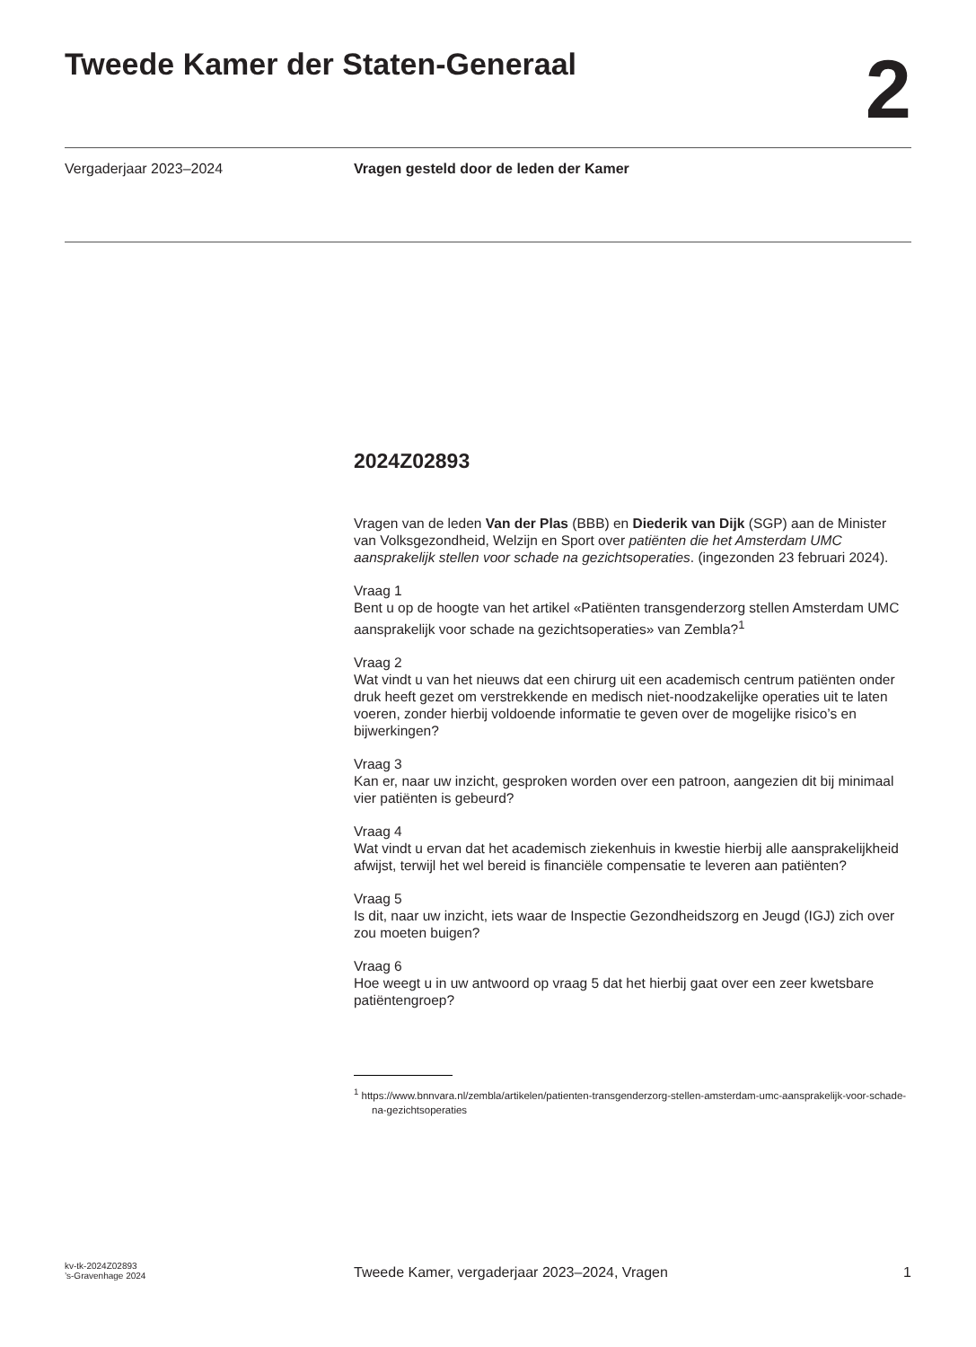Tweede Kamer der Staten-Generaal
2
Vergaderjaar 2023–2024 Vragen gesteld door de leden der Kamer
2024Z02893
Vragen van de leden Van der Plas (BBB) en Diederik van Dijk (SGP) aan de Minister van Volksgezondheid, Welzijn en Sport over patiënten die het Amsterdam UMC aansprakelijk stellen voor schade na gezichtsoperaties. (ingezonden 23 februari 2024).
Vraag 1
Bent u op de hoogte van het artikel «Patiënten transgenderzorg stellen Amsterdam UMC aansprakelijk voor schade na gezichtsoperaties» van Zembla?<sup>1</sup>
Vraag 2
Wat vindt u van het nieuws dat een chirurg uit een academisch centrum patiënten onder druk heeft gezet om verstrekkende en medisch niet-noodzakelijke operaties uit te laten voeren, zonder hierbij voldoende informatie te geven over de mogelijke risico’s en bijwerkingen?
Vraag 3
Kan er, naar uw inzicht, gesproken worden over een patroon, aangezien dit bij minimaal vier patiënten is gebeurd?
Vraag 4
Wat vindt u ervan dat het academisch ziekenhuis in kwestie hierbij alle aansprakelijkheid afwijst, terwijl het wel bereid is financiële compensatie te leveren aan patiënten?
Vraag 5
Is dit, naar uw inzicht, iets waar de Inspectie Gezondheidszorg en Jeugd (IGJ) zich over zou moeten buigen?
Vraag 6
Hoe weegt u in uw antwoord op vraag 5 dat het hierbij gaat over een zeer kwetsbare patiëntengroep?
<sup>1</sup> https://www.bnnvara.nl/zembla/artikelen/patienten-transgenderzorg-stellen-amsterdam-umc-aansprakelijk-voor-schade-na-gezichtsoperaties
kv-tk-2024Z02893
’s-Gravenhage 2024
Tweede Kamer, vergaderjaar 2023–2024, Vragen
1